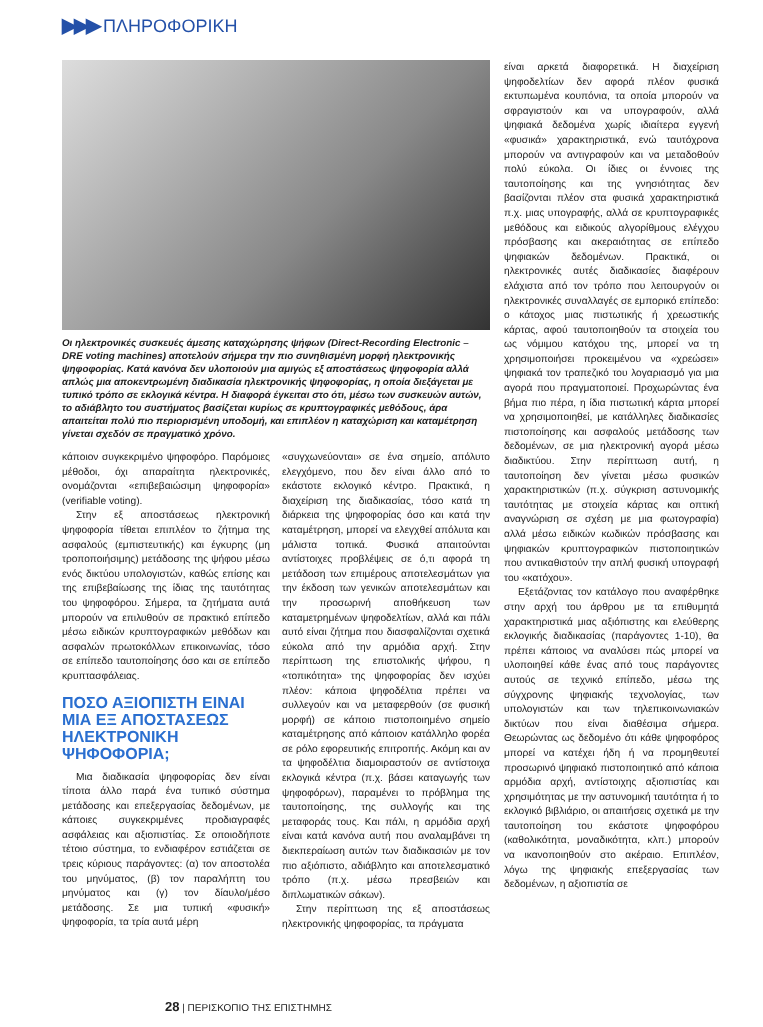▶▶▶ ΠΛΗΡΟΦΟΡΙΚΗ
Οι ηλεκτρονικές συσκευές άμεσης καταχώρησης ψήφων (Direct-Recording Electronic – DRE voting machines) αποτελούν σήμερα την πιο συνηθισμένη μορφή ηλεκτρονικής ψηφοφορίας. Κατά κανόνα δεν υλοποιούν μια αμιγώς εξ αποστάσεως ψηφοφορία αλλά απλώς μια αποκεντρωμένη διαδικασία ηλεκτρονικής ψηφοφορίας, η οποία διεξάγεται με τυπικό τρόπο σε εκλογικά κέντρα. Η διαφορά έγκειται στο ότι, μέσω των συσκευών αυτών, το αδιάβλητο του συστήματος βασίζεται κυρίως σε κρυπτογραφικές μεθόδους, άρα απαιτείται πολύ πιο περιορισμένη υποδομή, και επιπλέον η καταχώριση και καταμέτρηση γίνεται σχεδόν σε πραγματικό χρόνο.
κάποιον συγκεκριμένο ψηφοφόρο. Παρόμοιες μέθοδοι, όχι απαραίτητα ηλεκτρονικές, ονομάζονται «επιβεβαιώσιμη ψηφοφορία» (verifiable voting).
Στην εξ αποστάσεως ηλεκτρονική ψηφοφορία τίθεται επιπλέον το ζήτημα της ασφαλούς (εμπιστευτικής) και έγκυρης (μη τροποποιήσιμης) μετάδοσης της ψήφου μέσω ενός δικτύου υπολογιστών, καθώς επίσης και της επιβεβαίωσης της ίδιας της ταυτότητας του ψηφοφόρου. Σήμερα, τα ζητήματα αυτά μπορούν να επιλυθούν σε πρακτικό επίπεδο μέσω ειδικών κρυπτογραφικών μεθόδων και ασφαλών πρωτοκόλλων επικοινωνίας, τόσο σε επίπεδο ταυτοποίησης όσο και σε επίπεδο κρυπτασφάλειας.
ΠΟΣΟ ΑΞΙΟΠΙΣΤΗ ΕΙΝΑΙ ΜΙΑ ΕΞ ΑΠΟΣΤΑΣΕΩΣ ΗΛΕΚΤΡΟΝΙΚΗ ΨΗΦΟΦΟΡΙΑ;
Μια διαδικασία ψηφοφορίας δεν είναι τίποτα άλλο παρά ένα τυπικό σύστημα μετάδοσης και επεξεργασίας δεδομένων, με κάποιες συγκεκριμένες προδιαγραφές ασφάλειας και αξιοπιστίας. Σε οποιοδήποτε τέτοιο σύστημα, το ενδιαφέρον εστιάζεται σε τρεις κύριους παράγοντες: (α) τον αποστολέα του μηνύματος, (β) τον παραλήπτη του μηνύματος και (γ) τον δίαυλο/μέσο μετάδοσης. Σε μια τυπική «φυσική» ψηφοφορία, τα τρία αυτά μέρη
«συγχωνεύονται» σε ένα σημείο, απόλυτο ελεγχόμενο, που δεν είναι άλλο από το εκάστοτε εκλογικό κέντρο. Πρακτικά, η διαχείριση της διαδικασίας, τόσο κατά τη διάρκεια της ψηφοφορίας όσο και κατά την καταμέτρηση, μπορεί να ελεγχθεί απόλυτα και μάλιστα τοπικά. Φυσικά απαιτούνται αντίστοιχες προβλέψεις σε ό,τι αφορά τη μετάδοση των επιμέρους αποτελεσμάτων για την έκδοση των γενικών αποτελεσμάτων και την προσωρινή αποθήκευση των καταμετρημένων ψηφοδελτίων, αλλά και πάλι αυτό είναι ζήτημα που διασφαλίζονται σχετικά εύκολα από την αρμόδια αρχή. Στην περίπτωση της επιστολικής ψήφου, η «τοπικότητα» της ψηφοφορίας δεν ισχύει πλέον: κάποια ψηφοδέλτια πρέπει να συλλεγούν και να μεταφερθούν (σε φυσική μορφή) σε κάποιο πιστοποιημένο σημείο καταμέτρησης από κάποιον κατάλληλο φορέα σε ρόλο εφορευτικής επιτροπής. Ακόμη και αν τα ψηφοδέλτια διαμοιραστούν σε αντίστοιχα εκλογικά κέντρα (π.χ. βάσει καταγωγής των ψηφοφόρων), παραμένει το πρόβλημα της ταυτοποίησης, της συλλογής και της μεταφοράς τους. Και πάλι, η αρμόδια αρχή είναι κατά κανόνα αυτή που αναλαμβάνει τη διεκπεραίωση αυτών των διαδικασιών με τον πιο αξιόπιστο, αδιάβλητο και αποτελεσματικό τρόπο (π.χ. μέσω πρεσβειών και διπλωματικών σάκων).
Στην περίπτωση της εξ αποστάσεως ηλεκτρονικής ψηφοφορίας, τα πράγματα
είναι αρκετά διαφορετικά. Η διαχείριση ψηφοδελτίων δεν αφορά πλέον φυσικά εκτυπωμένα κουπόνια, τα οποία μπορούν να σφραγιστούν και να υπογραφούν, αλλά ψηφιακά δεδομένα χωρίς ιδιαίτερα εγγενή «φυσικά» χαρακτηριστικά, ενώ ταυτόχρονα μπορούν να αντιγραφούν και να μεταδοθούν πολύ εύκολα. Οι ίδιες οι έννοιες της ταυτοποίησης και της γνησιότητας δεν βασίζονται πλέον στα φυσικά χαρακτηριστικά π.χ. μιας υπογραφής, αλλά σε κρυπτογραφικές μεθόδους και ειδικούς αλγορίθμους ελέγχου πρόσβασης και ακεραιότητας σε επίπεδο ψηφιακών δεδομένων. Πρακτικά, οι ηλεκτρονικές αυτές διαδικασίες διαφέρουν ελάχιστα από τον τρόπο που λειτουργούν οι ηλεκτρονικές συναλλαγές σε εμπορικό επίπεδο: ο κάτοχος μιας πιστωτικής ή χρεωστικής κάρτας, αφού ταυτοποιηθούν τα στοιχεία του ως νόμιμου κατόχου της, μπορεί να τη χρησιμοποιήσει προκειμένου να «χρεώσει» ψηφιακά τον τραπεζικό του λογαριασμό για μια αγορά που πραγματοποιεί. Προχωρώντας ένα βήμα πιο πέρα, η ίδια πιστωτική κάρτα μπορεί να χρησιμοποιηθεί, με κατάλληλες διαδικασίες πιστοποίησης και ασφαλούς μετάδοσης των δεδομένων, σε μια ηλεκτρονική αγορά μέσω διαδικτύου. Στην περίπτωση αυτή, η ταυτοποίηση δεν γίνεται μέσω φυσικών χαρακτηριστικών (π.χ. σύγκριση αστυνομικής ταυτότητας με στοιχεία κάρτας και οπτική αναγνώριση σε σχέση με μια φωτογραφία) αλλά μέσω ειδικών κωδικών πρόσβασης και ψηφιακών κρυπτογραφικών πιστοποιητικών που αντικαθιστούν την απλή φυσική υπογραφή του «κατόχου».
Εξετάζοντας τον κατάλογο που αναφέρθηκε στην αρχή του άρθρου με τα επιθυμητά χαρακτηριστικά μιας αξιόπιστης και ελεύθερης εκλογικής διαδικασίας (παράγοντες 1-10), θα πρέπει κάποιος να αναλύσει πώς μπορεί να υλοποιηθεί κάθε ένας από τους παράγοντες αυτούς σε τεχνικό επίπεδο, μέσω της σύγχρονης ψηφιακής τεχνολογίας, των υπολογιστών και των τηλεπικοινωνιακών δικτύων που είναι διαθέσιμα σήμερα. Θεωρώντας ως δεδομένο ότι κάθε ψηφοφόρος μπορεί να κατέχει ήδη ή να προμηθευτεί προσωρινό ψηφιακό πιστοποιητικό από κάποια αρμόδια αρχή, αντίστοιχης αξιοπιστίας και χρησιμότητας με την αστυνομική ταυτότητα ή το εκλογικό βιβλιάριο, οι απαιτήσεις σχετικά με την ταυτοποίηση του εκάστοτε ψηφοφόρου (καθολικότητα, μοναδικότητα, κλπ.) μπορούν να ικανοποιηθούν στο ακέραιο. Επιπλέον, λόγω της ψηφιακής επεξεργασίας των δεδομένων, η αξιοπιστία σε
28 | ΠΕΡΙΣΚΟΠΙΟ ΤΗΣ ΕΠΙΣΤΗΜΗΣ